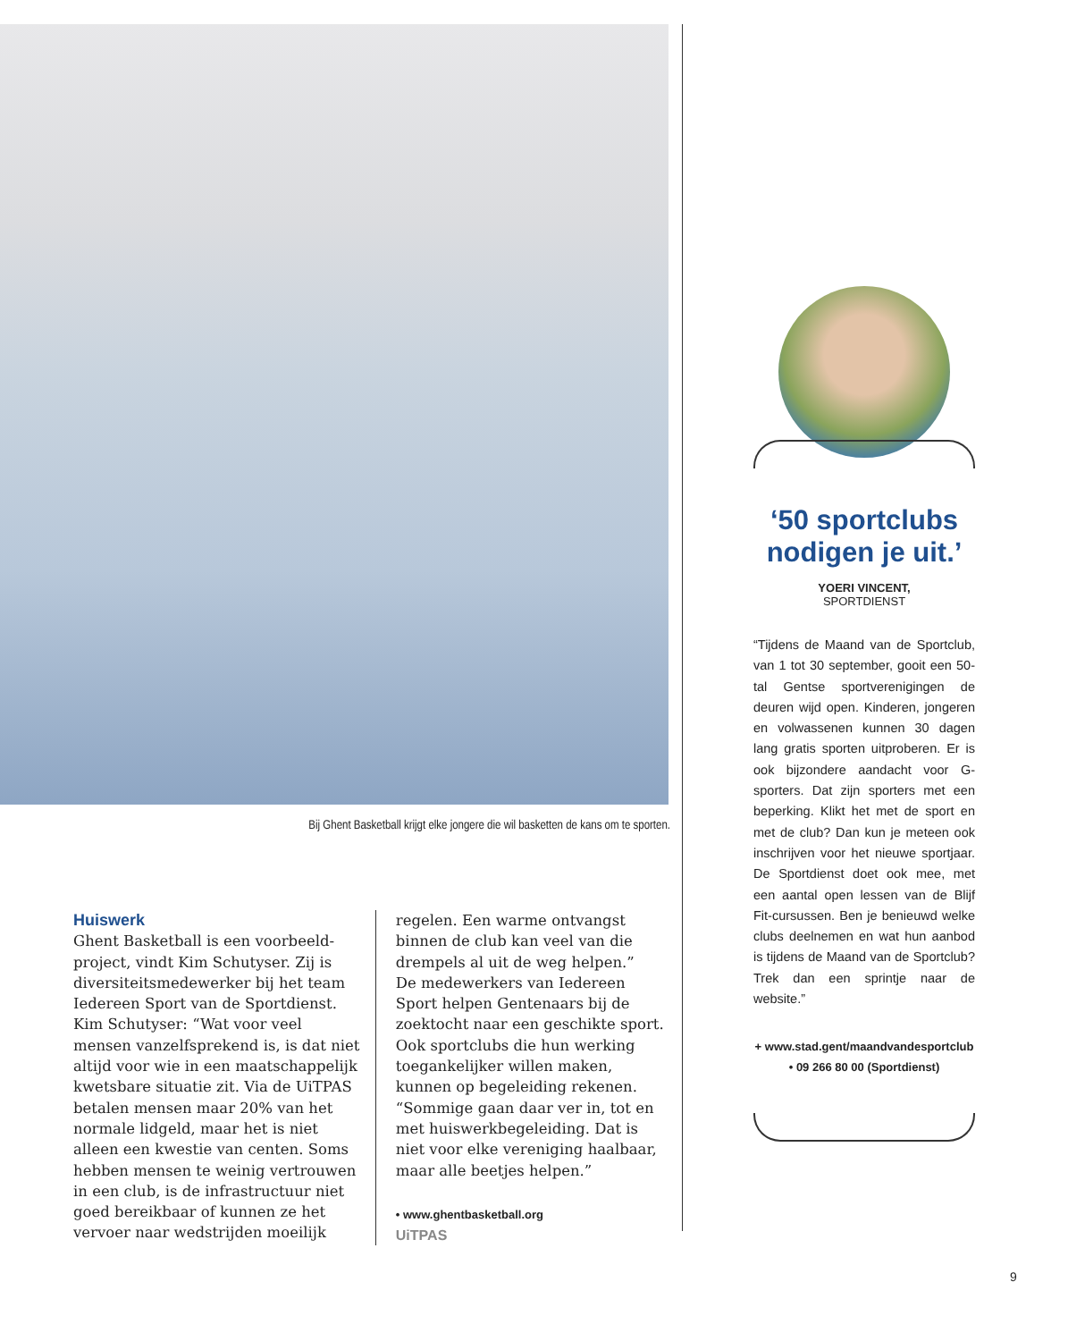Bij Ghent Basketball krijgt elke jongere die wil basketten de kans om te sporten.
Huiswerk
Ghent Basketball is een voorbeeld­project, vindt Kim Schutyser. Zij is diversiteitsmedewerker bij het team Iedereen Sport van de Sportdienst. Kim Schutyser: “Wat voor veel mensen vanzelfsprekend is, is dat niet altijd voor wie in een maatschappelijk kwetsbare situatie zit. Via de UiTPAS betalen mensen maar 20% van het normale lidgeld, maar het is niet alleen een kwestie van centen. Soms hebben mensen te weinig vertrouwen in een club, is de infrastructuur niet goed bereikbaar of kunnen ze het vervoer naar wedstrijden moeilijk
regelen. Een warme ontvangst binnen de club kan veel van die drempels al uit de weg helpen.”
De medewerkers van Iedereen Sport helpen Gentenaars bij de zoektocht naar een geschikte sport. Ook sportclubs die hun werking toegankelijker willen maken, kunnen op begeleiding rekenen. “Sommige gaan daar ver in, tot en met huiswerkbegeleiding. Dat is niet voor elke vereniging haalbaar, maar alle beetjes helpen.”
• www.ghentbasketball.org
UiTPAS
‘50 sportclubs nodigen je uit.’
YOERI VINCENT,
SPORTDIENST
“Tijdens de Maand van de Sportclub, van 1 tot 30 september, gooit een 50-tal Gentse sportverenigingen de deuren wijd open. Kinderen, jongeren en volwassenen kunnen 30 dagen lang gratis sporten uitproberen. Er is ook bijzondere aandacht voor G-sporters. Dat zijn sporters met een beperking. Klikt het met de sport en met de club? Dan kun je meteen ook inschrijven voor het nieuwe sportjaar. De Sportdienst doet ook mee, met een aantal open lessen van de Blijf Fit-cursussen. Ben je benieuwd welke clubs deelnemen en wat hun aanbod is tijdens de Maand van de Sportclub? Trek dan een sprintje naar de website.”
+ www.stad.gent/maandvandesportclub
• 09 266 80 00 (Sportdienst)
9